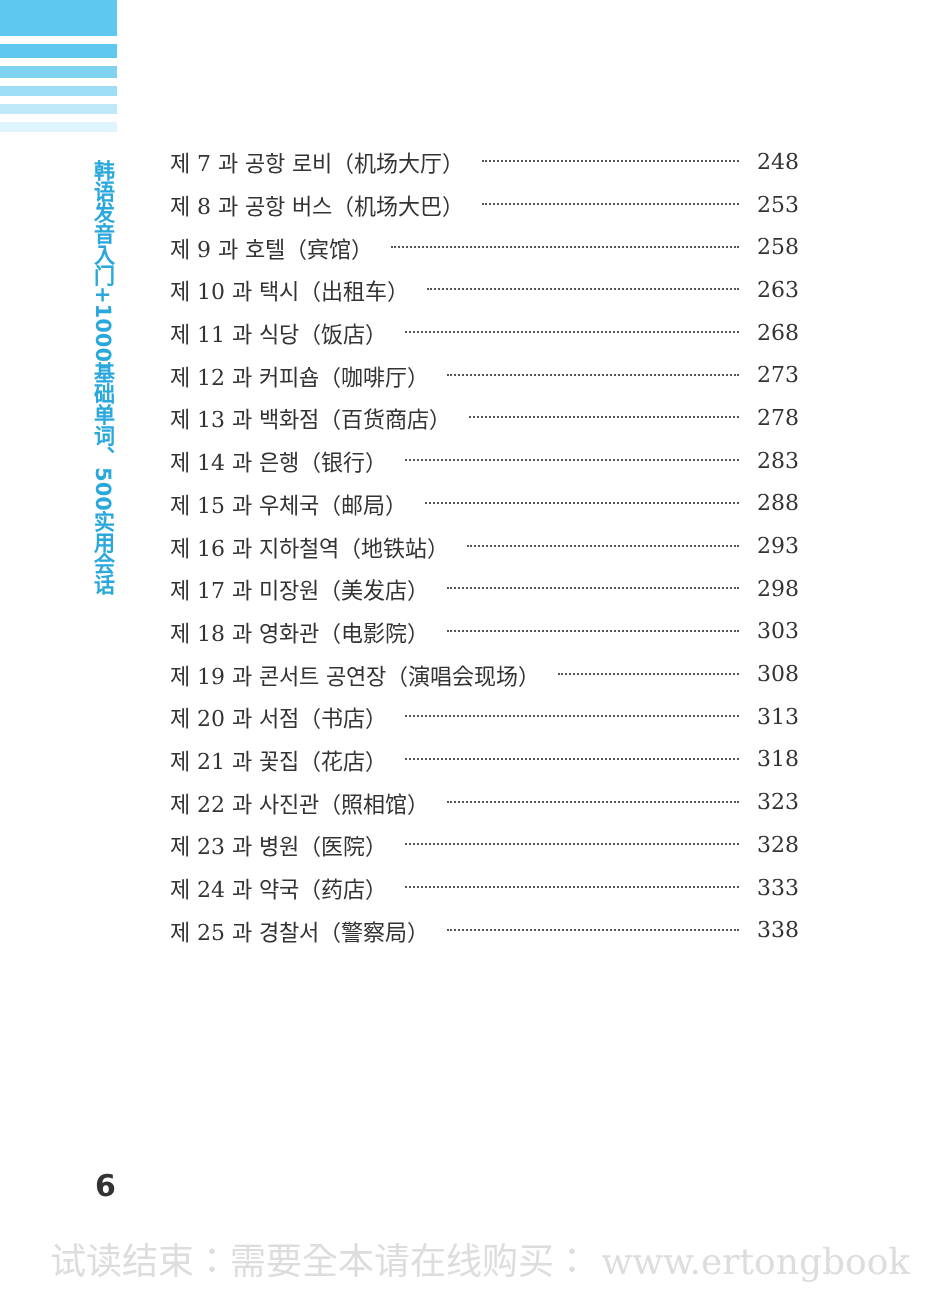韩语发音入门+1000基础单词、500实用会话
제 7 과 공항 로비（机场大厅） 248
제 8 과 공항 버스（机场大巴） 253
제 9 과 호텔（宾馆） 258
제 10 과 택시（出租车） 263
제 11 과 식당（饭店） 268
제 12 과 커피숍（咖啡厅） 273
제 13 과 백화점（百货商店） 278
제 14 과 은행（银行） 283
제 15 과 우체국（邮局） 288
제 16 과 지하철역（地铁站） 293
제 17 과 미장원（美发店） 298
제 18 과 영화관（电影院） 303
제 19 과 콘서트 공연장（演唱会现场） 308
제 20 과 서점（书店） 313
제 21 과 꽃집（花店） 318
제 22 과 사진관（照相馆） 323
제 23 과 병원（医院） 328
제 24 과 약국（药店） 333
제 25 과 경찰서（警察局） 338
6
试读结束：需要全本请在线购买： www.ertongbook